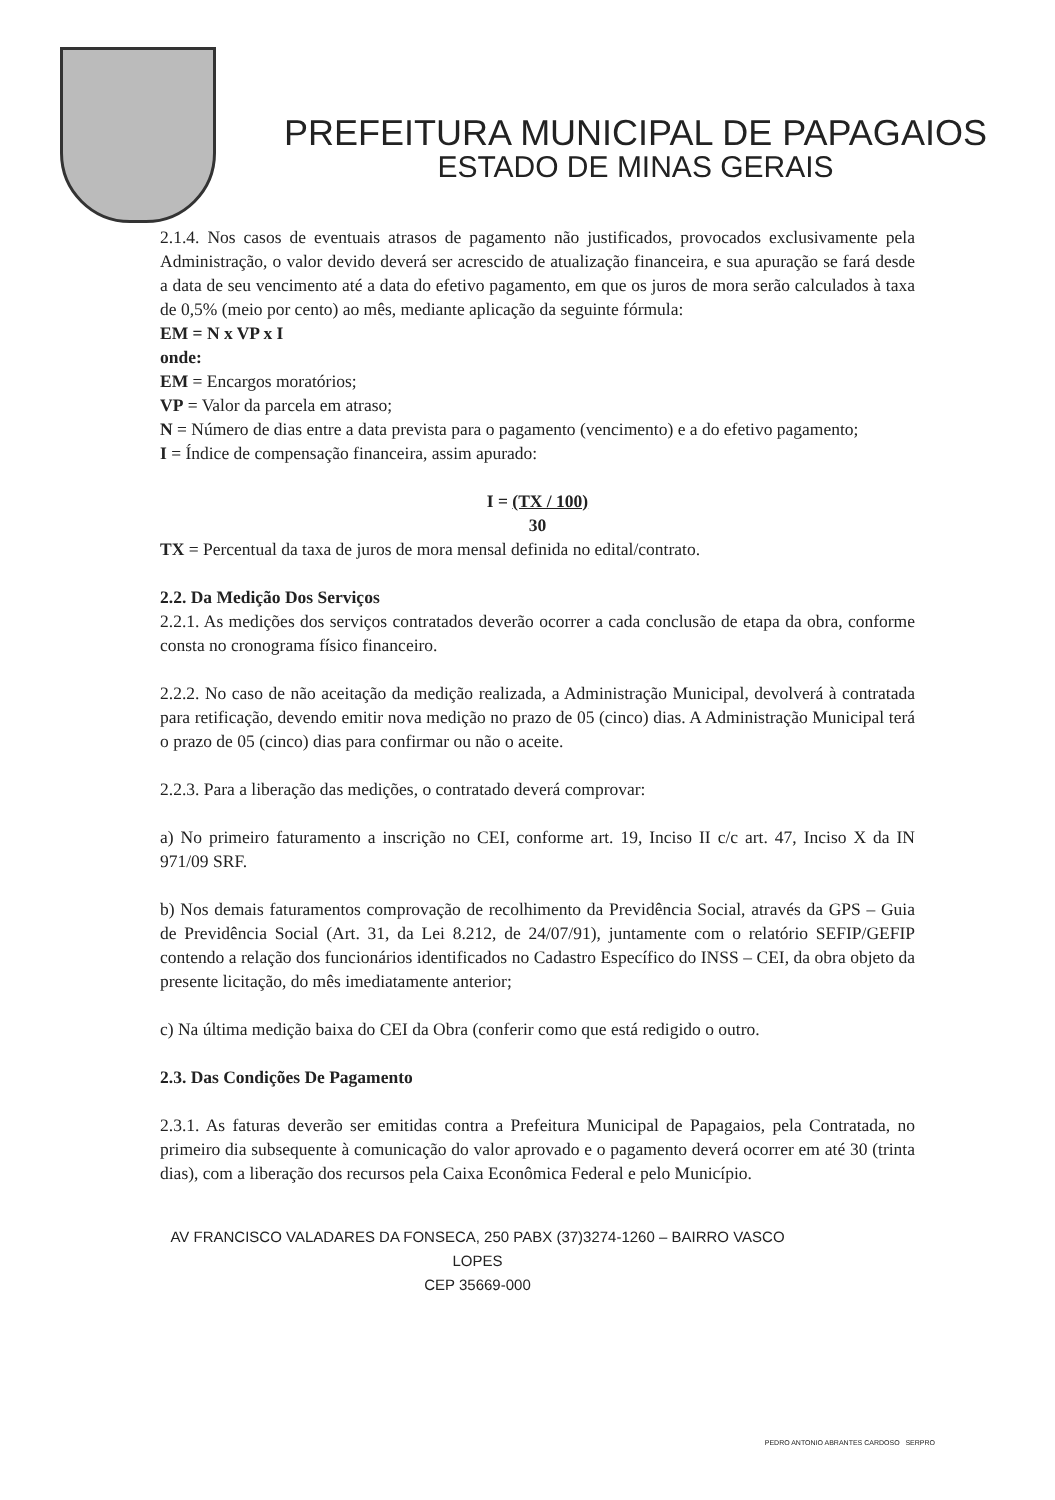PREFEITURA MUNICIPAL DE PAPAGAIOS
ESTADO DE MINAS GERAIS
2.1.4. Nos casos de eventuais atrasos de pagamento não justificados, provocados exclusivamente pela Administração, o valor devido deverá ser acrescido de atualização financeira, e sua apuração se fará desde a data de seu vencimento até a data do efetivo pagamento, em que os juros de mora serão calculados à taxa de 0,5% (meio por cento) ao mês, mediante aplicação da seguinte fórmula:
EM = N x VP x I
onde:
EM = Encargos moratórios;
VP = Valor da parcela em atraso;
N = Número de dias entre a data prevista para o pagamento (vencimento) e a do efetivo pagamento;
I = Índice de compensação financeira, assim apurado:
I = (TX / 100)
30
TX = Percentual da taxa de juros de mora mensal definida no edital/contrato.
2.2. Da Medição Dos Serviços
2.2.1. As medições dos serviços contratados deverão ocorrer a cada conclusão de etapa da obra, conforme consta no cronograma físico financeiro.
2.2.2. No caso de não aceitação da medição realizada, a Administração Municipal, devolverá à contratada para retificação, devendo emitir nova medição no prazo de 05 (cinco) dias. A Administração Municipal terá o prazo de 05 (cinco) dias para confirmar ou não o aceite.
2.2.3. Para a liberação das medições, o contratado deverá comprovar:
a) No primeiro faturamento a inscrição no CEI, conforme art. 19, Inciso II c/c art. 47, Inciso X da IN 971/09 SRF.
b) Nos demais faturamentos comprovação de recolhimento da Previdência Social, através da GPS – Guia de Previdência Social (Art. 31, da Lei 8.212, de 24/07/91), juntamente com o relatório SEFIP/GEFIP contendo a relação dos funcionários identificados no Cadastro Específico do INSS – CEI, da obra objeto da presente licitação, do mês imediatamente anterior;
c) Na última medição baixa do CEI da Obra (conferir como que está redigido o outro.
2.3. Das Condições De Pagamento
2.3.1. As faturas deverão ser emitidas contra a Prefeitura Municipal de Papagaios, pela Contratada, no primeiro dia subsequente à comunicação do valor aprovado e o pagamento deverá ocorrer em até 30 (trinta dias), com a liberação dos recursos pela Caixa Econômica Federal e pelo Município.
AV FRANCISCO VALADARES DA FONSECA, 250 PABX (37)3274-1260 – BAIRRO VASCO
LOPES
CEP 35669-000
PEDRO ANTONIO ABRANTES CARDOSO SERPRO